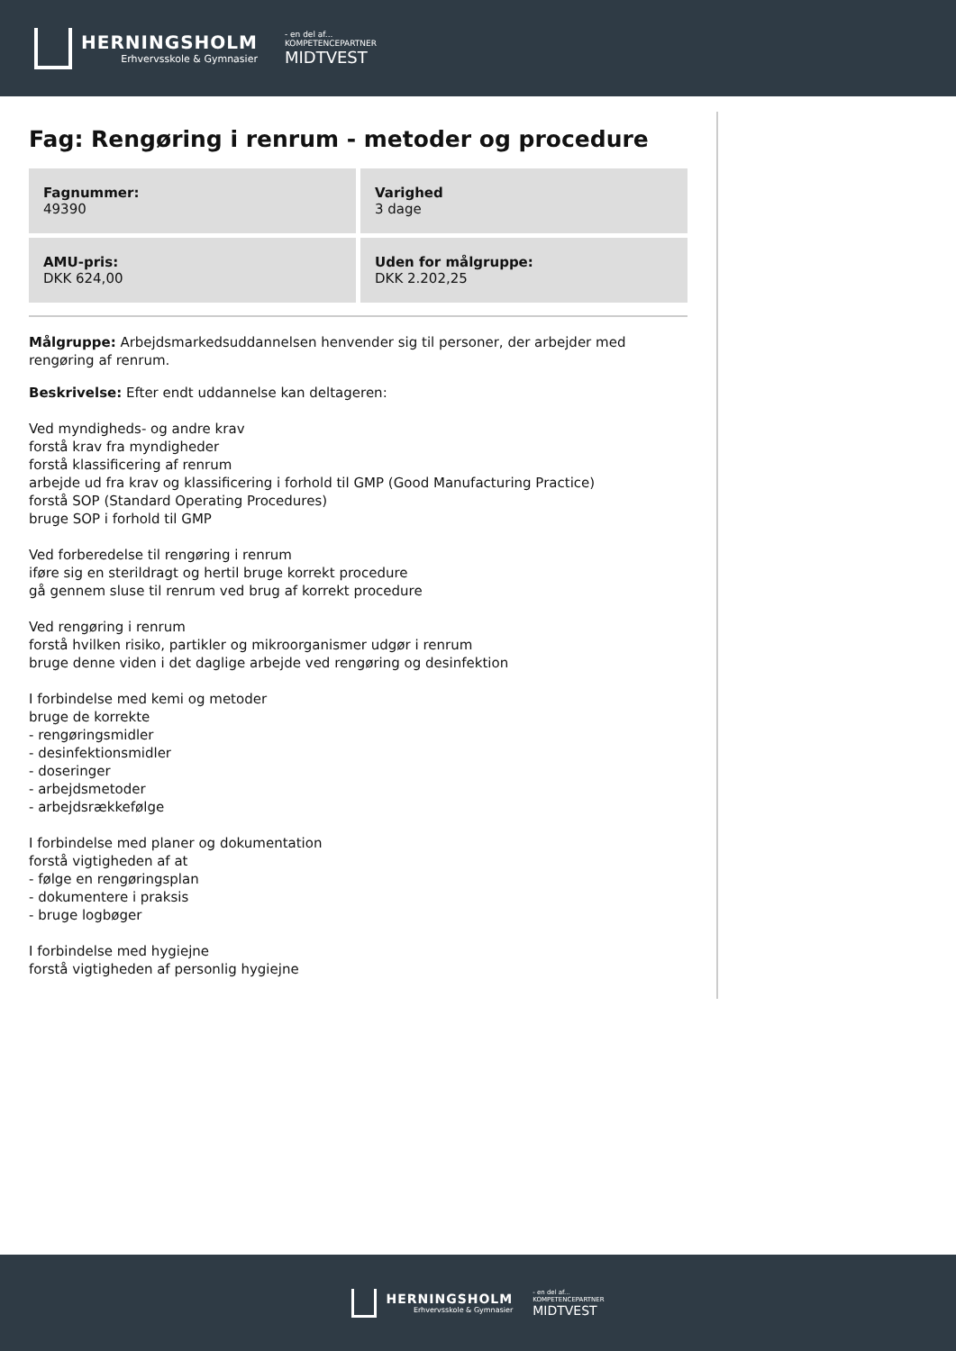HERNINGSHOLM
Erhvervsskole & Gymnasier
- en del af...
KOMPETENCEPARTNER
MIDTVEST
Fag: Rengøring i renrum - metoder og procedure
| Fagnummer: 49390 | Varighed 3 dage |
| AMU-pris: DKK 624,00 | Uden for målgruppe: DKK 2.202,25 |
Målgruppe: Arbejdsmarkedsuddannelsen henvender sig til personer, der arbejder med rengøring af renrum.
Beskrivelse: Efter endt uddannelse kan deltageren:
Ved myndigheds- og andre krav
forstå krav fra myndigheder
forstå klassificering af renrum
arbejde ud fra krav og klassificering i forhold til GMP (Good Manufacturing Practice)
forstå SOP (Standard Operating Procedures)
bruge SOP i forhold til GMP
Ved forberedelse til rengøring i renrum
iføre sig en sterildragt og hertil bruge korrekt procedure
gå gennem sluse til renrum ved brug af korrekt procedure
Ved rengøring i renrum
forstå hvilken risiko, partikler og mikroorganismer udgør i renrum
bruge denne viden i det daglige arbejde ved rengøring og desinfektion
I forbindelse med kemi og metoder
bruge de korrekte
- rengøringsmidler
- desinfektionsmidler
- doseringer
- arbejdsmetoder
- arbejdsrækkefølge
I forbindelse med planer og dokumentation
forstå vigtigheden af at
- følge en rengøringsplan
- dokumentere i praksis
- bruge logbøger
I forbindelse med hygiejne
forstå vigtigheden af personlig hygiejne
HERNINGSHOLM
Erhvervsskole & Gymnasier
- en del af...
KOMPETENCEPARTNER
MIDTVEST